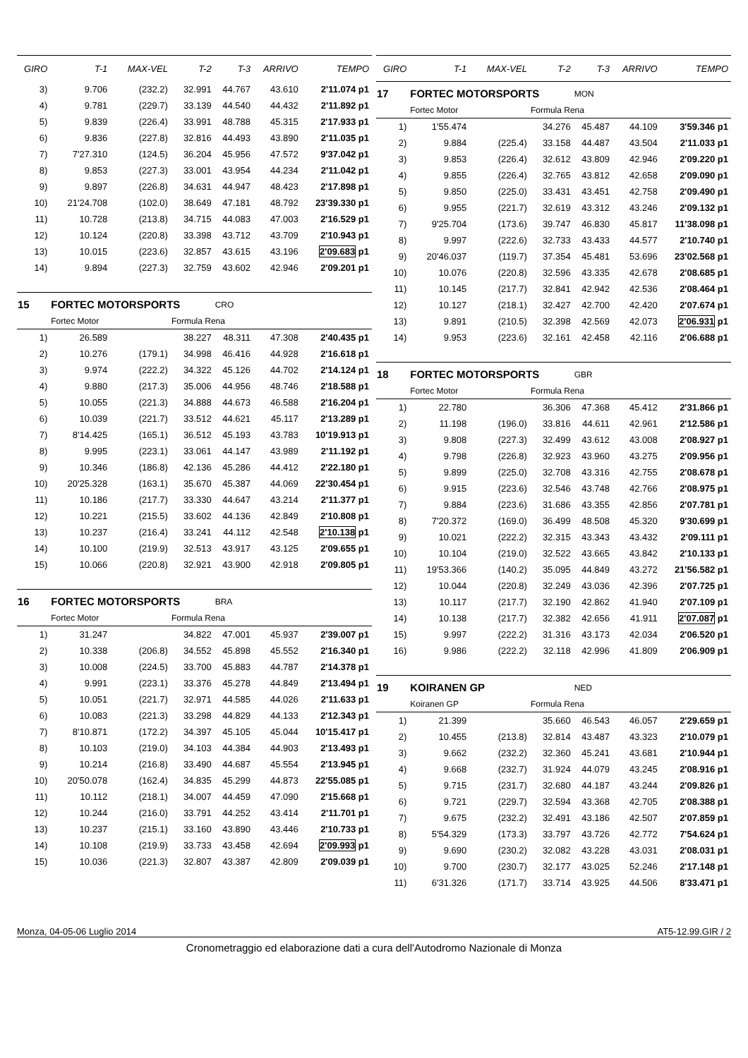| GIRO | T-1 | MAX-VEL | T-2 | T-3 | ARRIVO | TEMPO |
| --- | --- | --- | --- | --- | --- | --- |
| 3) | 9.706 | (232.2) | 32.991 | 44.767 | 43.610 | 2'11.074 p1 |
| 4) | 9.781 | (229.7) | 33.139 | 44.540 | 44.432 | 2'11.892 p1 |
| 5) | 9.839 | (226.4) | 33.991 | 48.788 | 45.315 | 2'17.933 p1 |
| 6) | 9.836 | (227.8) | 32.816 | 44.493 | 43.890 | 2'11.035 p1 |
| 7) | 7'27.310 | (124.5) | 36.204 | 45.956 | 47.572 | 9'37.042 p1 |
| 8) | 9.853 | (227.3) | 33.001 | 43.954 | 44.234 | 2'11.042 p1 |
| 9) | 9.897 | (226.8) | 34.631 | 44.947 | 48.423 | 2'17.898 p1 |
| 10) | 21'24.708 | (102.0) | 38.649 | 47.181 | 48.792 | 23'39.330 p1 |
| 11) | 10.728 | (213.8) | 34.715 | 44.083 | 47.003 | 2'16.529 p1 |
| 12) | 10.124 | (220.8) | 33.398 | 43.712 | 43.709 | 2'10.943 p1 |
| 13) | 10.015 | (223.6) | 32.857 | 43.615 | 43.196 | 2'09.683 p1 |
| 14) | 9.894 | (227.3) | 32.759 | 43.602 | 42.946 | 2'09.201 p1 |
| 15 | FORTEC MOTORSPORTS | | | CRO | | |
| | Fortec Motor | | Formula Rena | | | |
| 1) | 26.589 | | 38.227 | 48.311 | 47.308 | 2'40.435 p1 |
| 2) | 10.276 | (179.1) | 34.998 | 46.416 | 44.928 | 2'16.618 p1 |
| 3) | 9.974 | (222.2) | 34.322 | 45.126 | 44.702 | 2'14.124 p1 |
| 4) | 9.880 | (217.3) | 35.006 | 44.956 | 48.746 | 2'18.588 p1 |
| 5) | 10.055 | (221.3) | 34.888 | 44.673 | 46.588 | 2'16.204 p1 |
| 6) | 10.039 | (221.7) | 33.512 | 44.621 | 45.117 | 2'13.289 p1 |
| 7) | 8'14.425 | (165.1) | 36.512 | 45.193 | 43.783 | 10'19.913 p1 |
| 8) | 9.995 | (223.1) | 33.061 | 44.147 | 43.989 | 2'11.192 p1 |
| 9) | 10.346 | (186.8) | 42.136 | 45.286 | 44.412 | 2'22.180 p1 |
| 10) | 20'25.328 | (163.1) | 35.670 | 45.387 | 44.069 | 22'30.454 p1 |
| 11) | 10.186 | (217.7) | 33.330 | 44.647 | 43.214 | 2'11.377 p1 |
| 12) | 10.221 | (215.5) | 33.602 | 44.136 | 42.849 | 2'10.808 p1 |
| 13) | 10.237 | (216.4) | 33.241 | 44.112 | 42.548 | 2'10.138 p1 |
| 14) | 10.100 | (219.9) | 32.513 | 43.917 | 43.125 | 2'09.655 p1 |
| 15) | 10.066 | (220.8) | 32.921 | 43.900 | 42.918 | 2'09.805 p1 |
| 16 | FORTEC MOTORSPORTS | | | BRA | | |
| | Fortec Motor | | Formula Rena | | | |
| 1) | 31.247 | | 34.822 | 47.001 | 45.937 | 2'39.007 p1 |
| 2) | 10.338 | (206.8) | 34.552 | 45.898 | 45.552 | 2'16.340 p1 |
| 3) | 10.008 | (224.5) | 33.700 | 45.883 | 44.787 | 2'14.378 p1 |
| 4) | 9.991 | (223.1) | 33.376 | 45.278 | 44.849 | 2'13.494 p1 |
| 5) | 10.051 | (221.7) | 32.971 | 44.585 | 44.026 | 2'11.633 p1 |
| 6) | 10.083 | (221.3) | 33.298 | 44.829 | 44.133 | 2'12.343 p1 |
| 7) | 8'10.871 | (172.2) | 34.397 | 45.105 | 45.044 | 10'15.417 p1 |
| 8) | 10.103 | (219.0) | 34.103 | 44.384 | 44.903 | 2'13.493 p1 |
| 9) | 10.214 | (216.8) | 33.490 | 44.687 | 45.554 | 2'13.945 p1 |
| 10) | 20'50.078 | (162.4) | 34.835 | 45.299 | 44.873 | 22'55.085 p1 |
| 11) | 10.112 | (218.1) | 34.007 | 44.459 | 47.090 | 2'15.668 p1 |
| 12) | 10.244 | (216.0) | 33.791 | 44.252 | 43.414 | 2'11.701 p1 |
| 13) | 10.237 | (215.1) | 33.160 | 43.890 | 43.446 | 2'10.733 p1 |
| 14) | 10.108 | (219.9) | 33.733 | 43.458 | 42.694 | 2'09.993 p1 |
| 15) | 10.036 | (221.3) | 32.807 | 43.387 | 42.809 | 2'09.039 p1 |
| GIRO | T-1 | MAX-VEL | T-2 | T-3 | ARRIVO | TEMPO |
| --- | --- | --- | --- | --- | --- | --- |
| 17 | FORTEC MOTORSPORTS | | | MON | | |
| | Fortec Motor | | Formula Rena | | | |
| 1) | 1'55.474 | | 34.276 | 45.487 | 44.109 | 3'59.346 p1 |
| 2) | 9.884 | (225.4) | 33.158 | 44.487 | 43.504 | 2'11.033 p1 |
| 3) | 9.853 | (226.4) | 32.612 | 43.809 | 42.946 | 2'09.220 p1 |
| 4) | 9.855 | (226.4) | 32.765 | 43.812 | 42.658 | 2'09.090 p1 |
| 5) | 9.850 | (225.0) | 33.431 | 43.451 | 42.758 | 2'09.490 p1 |
| 6) | 9.955 | (221.7) | 32.619 | 43.312 | 43.246 | 2'09.132 p1 |
| 7) | 9'25.704 | (173.6) | 39.747 | 46.830 | 45.817 | 11'38.098 p1 |
| 8) | 9.997 | (222.6) | 32.733 | 43.433 | 44.577 | 2'10.740 p1 |
| 9) | 20'46.037 | (119.7) | 37.354 | 45.481 | 53.696 | 23'02.568 p1 |
| 10) | 10.076 | (220.8) | 32.596 | 43.335 | 42.678 | 2'08.685 p1 |
| 11) | 10.145 | (217.7) | 32.841 | 42.942 | 42.536 | 2'08.464 p1 |
| 12) | 10.127 | (218.1) | 32.427 | 42.700 | 42.420 | 2'07.674 p1 |
| 13) | 9.891 | (210.5) | 32.398 | 42.569 | 42.073 | 2'06.931 p1 |
| 14) | 9.953 | (223.6) | 32.161 | 42.458 | 42.116 | 2'06.688 p1 |
| 18 | FORTEC MOTORSPORTS | | | GBR | | |
| | Fortec Motor | | Formula Rena | | | |
| 1) | 22.780 | | 36.306 | 47.368 | 45.412 | 2'31.866 p1 |
| 2) | 11.198 | (196.0) | 33.816 | 44.611 | 42.961 | 2'12.586 p1 |
| 3) | 9.808 | (227.3) | 32.499 | 43.612 | 43.008 | 2'08.927 p1 |
| 4) | 9.798 | (226.8) | 32.923 | 43.960 | 43.275 | 2'09.956 p1 |
| 5) | 9.899 | (225.0) | 32.708 | 43.316 | 42.755 | 2'08.678 p1 |
| 6) | 9.915 | (223.6) | 32.546 | 43.748 | 42.766 | 2'08.975 p1 |
| 7) | 9.884 | (223.6) | 31.686 | 43.355 | 42.856 | 2'07.781 p1 |
| 8) | 7'20.372 | (169.0) | 36.499 | 48.508 | 45.320 | 9'30.699 p1 |
| 9) | 10.021 | (222.2) | 32.315 | 43.343 | 43.432 | 2'09.111 p1 |
| 10) | 10.104 | (219.0) | 32.522 | 43.665 | 43.842 | 2'10.133 p1 |
| 11) | 19'53.366 | (140.2) | 35.095 | 44.849 | 43.272 | 21'56.582 p1 |
| 12) | 10.044 | (220.8) | 32.249 | 43.036 | 42.396 | 2'07.725 p1 |
| 13) | 10.117 | (217.7) | 32.190 | 42.862 | 41.940 | 2'07.109 p1 |
| 14) | 10.138 | (217.7) | 32.382 | 42.656 | 41.911 | 2'07.087 p1 |
| 15) | 9.997 | (222.2) | 31.316 | 43.173 | 42.034 | 2'06.520 p1 |
| 16) | 9.986 | (222.2) | 32.118 | 42.996 | 41.809 | 2'06.909 p1 |
| 19 | KOIRANEN GP | | | NED | | |
| | Koiranen GP | | Formula Rena | | | |
| 1) | 21.399 | | 35.660 | 46.543 | 46.057 | 2'29.659 p1 |
| 2) | 10.455 | (213.8) | 32.814 | 43.487 | 43.323 | 2'10.079 p1 |
| 3) | 9.662 | (232.2) | 32.360 | 45.241 | 43.681 | 2'10.944 p1 |
| 4) | 9.668 | (232.7) | 31.924 | 44.079 | 43.245 | 2'08.916 p1 |
| 5) | 9.715 | (231.7) | 32.680 | 44.187 | 43.244 | 2'09.826 p1 |
| 6) | 9.721 | (229.7) | 32.594 | 43.368 | 42.705 | 2'08.388 p1 |
| 7) | 9.675 | (232.2) | 32.491 | 43.186 | 42.507 | 2'07.859 p1 |
| 8) | 5'54.329 | (173.3) | 33.797 | 43.726 | 42.772 | 7'54.624 p1 |
| 9) | 9.690 | (230.2) | 32.082 | 43.228 | 43.031 | 2'08.031 p1 |
| 10) | 9.700 | (230.7) | 32.177 | 43.025 | 52.246 | 2'17.148 p1 |
| 11) | 6'31.326 | (171.7) | 33.714 | 43.925 | 44.506 | 8'33.471 p1 |
Monza, 04-05-06 Luglio 2014 AT5-12.99.GIR / 2
Cronometraggio ed elaborazione dati a cura dell'Autodromo Nazionale di Monza